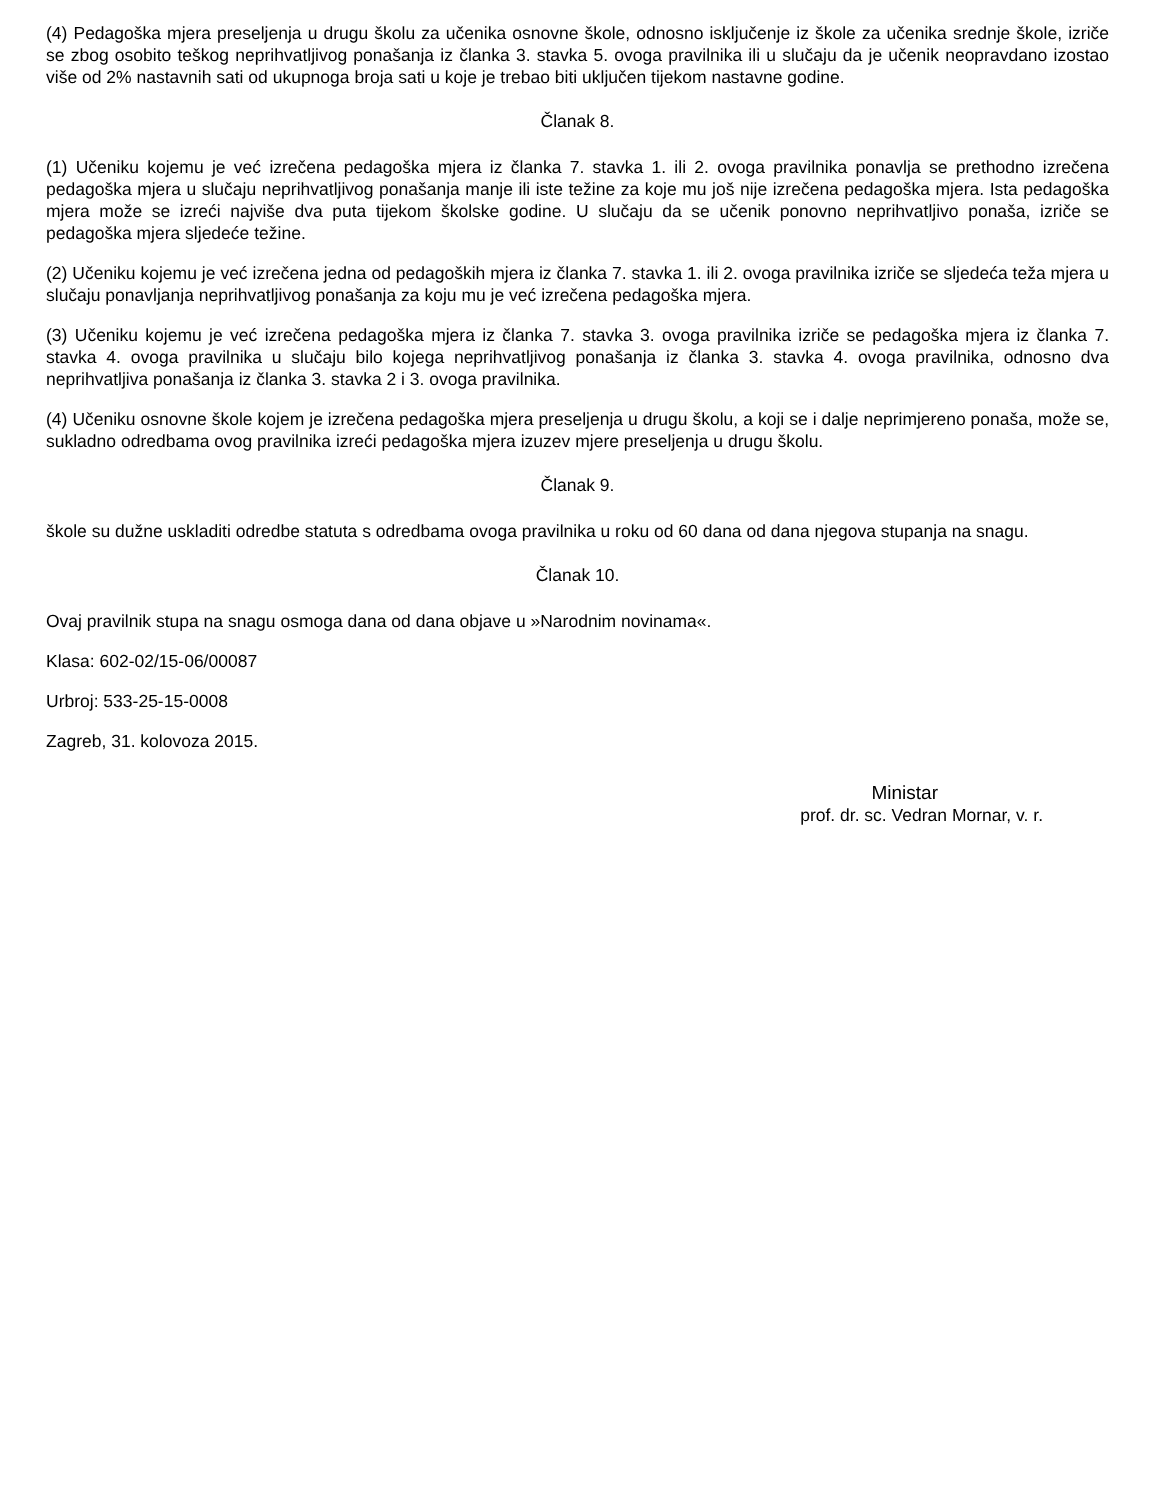(4) Pedagoška mjera preseljenja u drugu školu za učenika osnovne škole, odnosno isključenje iz škole za učenika srednje škole, izriče se zbog osobito teškog neprihvatljivog ponašanja iz članka 3. stavka 5. ovoga pravilnika ili u slučaju da je učenik neopravdano izostao više od 2% nastavnih sati od ukupnoga broja sati u koje je trebao biti uključen tijekom nastavne godine.
Članak 8.
(1) Učeniku kojemu je već izrečena pedagoška mjera iz članka 7. stavka 1. ili 2. ovoga pravilnika ponavlja se prethodno izrečena pedagoška mjera u slučaju neprihvatljivog ponašanja manje ili iste težine za koje mu još nije izrečena pedagoška mjera. Ista pedagoška mjera može se izreći najviše dva puta tijekom školske godine. U slučaju da se učenik ponovno neprihvatljivo ponaša, izriče se pedagoška mjera sljedeće težine.
(2) Učeniku kojemu je već izrečena jedna od pedagoških mjera iz članka 7. stavka 1. ili 2. ovoga pravilnika izriče se sljedeća teža mjera u slučaju ponavljanja neprihvatljivog ponašanja za koju mu je već izrečena pedagoška mjera.
(3) Učeniku kojemu je već izrečena pedagoška mjera iz članka 7. stavka 3. ovoga pravilnika izriče se pedagoška mjera iz članka 7. stavka 4. ovoga pravilnika u slučaju bilo kojega neprihvatljivog ponašanja iz članka 3. stavka 4. ovoga pravilnika, odnosno dva neprihvatljiva ponašanja iz članka 3. stavka 2 i 3. ovoga pravilnika.
(4) Učeniku osnovne škole kojem je izrečena pedagoška mjera preseljenja u drugu školu, a koji se i dalje neprimjereno ponaša, može se, sukladno odredbama ovog pravilnika izreći pedagoška mjera izuzev mjere preseljenja u drugu školu.
Članak 9.
škole su dužne uskladiti odredbe statuta s odredbama ovoga pravilnika u roku od 60 dana od dana njegova stupanja na snagu.
Članak 10.
Ovaj pravilnik stupa na snagu osmoga dana od dana objave u »Narodnim novinama«.
Klasa: 602-02/15-06/00087
Urbroj: 533-25-15-0008
Zagreb, 31. kolovoza 2015.
Ministar
prof. dr. sc. Vedran Mornar, v. r.